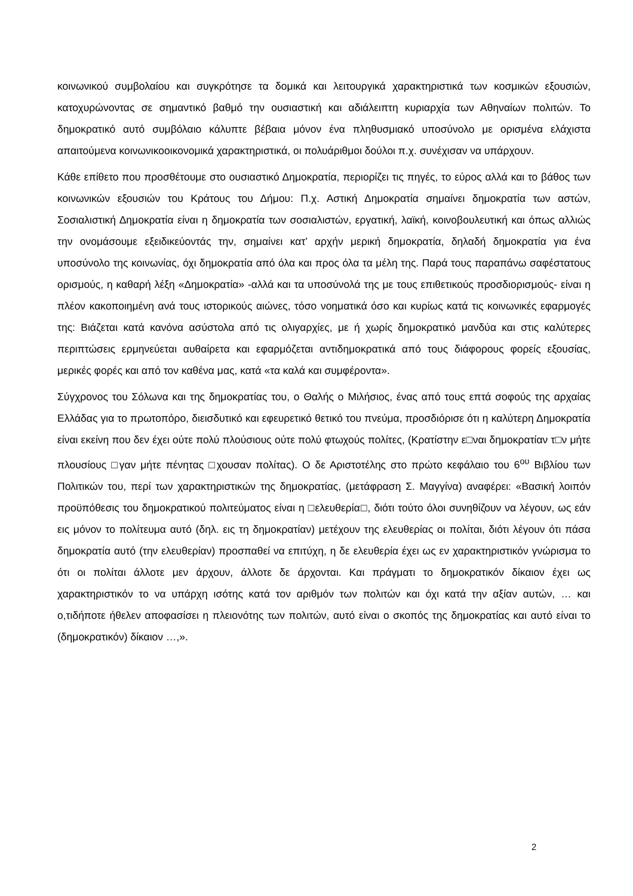κοινωνικού συμβολαίου και συγκρότησε τα δομικά και λειτουργικά χαρακτηριστικά των κοσμικών εξουσιών, κατοχυρώνοντας σε σημαντικό βαθμό την ουσιαστική και αδιάλειπτη κυριαρχία των Αθηναίων πολιτών. Το δημοκρατικό αυτό συμβόλαιο κάλυπτε βέβαια μόνον ένα πληθυσμιακό υποσύνολο με ορισμένα ελάχιστα απαιτούμενα κοινωνικοοικονομικά χαρακτηριστικά, οι πολυάριθμοι δούλοι π.χ. συνέχισαν να υπάρχουν.
Κάθε επίθετο που προσθέτουμε στο ουσιαστικό Δημοκρατία, περιορίζει τις πηγές, το εύρος αλλά και το βάθος των κοινωνικών εξουσιών του Κράτους του Δήμου: Π.χ. Αστική Δημοκρατία σημαίνει δημοκρατία των αστών, Σοσιαλιστική Δημοκρατία είναι η δημοκρατία των σοσιαλιστών, εργατική, λαϊκή, κοινοβουλευτική και όπως αλλιώς την ονομάσουμε εξειδικεύοντάς την, σημαίνει κατ’ αρχήν μερική δημοκρατία, δηλαδή δημοκρατία για ένα υποσύνολο της κοινωνίας, όχι δημοκρατία από όλα και προς όλα τα μέλη της. Παρά τους παραπάνω σαφέστατους ορισμούς, η καθαρή λέξη «Δημοκρατία» -αλλά και τα υποσύνολά της με τους επιθετικούς προσδιορισμούς- είναι η πλέον κακοποιημένη ανά τους ιστορικούς αιώνες, τόσο νοηματικά όσο και κυρίως κατά τις κοινωνικές εφαρμογές της: Βιάζεται κατά κανόνα ασύστολα από τις ολιγαρχίες, με ή χωρίς δημοκρατικό μανδύα και στις καλύτερες περιπτώσεις ερμηνεύεται αυθαίρετα και εφαρμόζεται αντιδημοκρατικά από τους διάφορους φορείς εξουσίας, μερικές φορές και από τον καθένα μας, κατά «τα καλά και συμφέροντα».
Σύγχρονος του Σόλωνα και της δημοκρατίας του, ο Θαλής ο Μιλήσιος, ένας από τους επτά σοφούς της αρχαίας Ελλάδας για το πρωτοπόρο, διεισδυτικό και εφευρετικό θετικό του πνεύμα, προσδιόρισε ότι η καλύτερη Δημοκρατία είναι εκείνη που δεν έχει ούτε πολύ πλούσιους ούτε πολύ φτωχούς πολίτες, (Κρατίστην ε□ναι δημοκρατίαν τ□ν μήτε πλουσίους □γαν μήτε πένητας □χουσαν πολίτας). Ο δε Αριστοτέλης στο πρώτο κεφάλαιο του 6<sup>ου</sup> Βιβλίου των Πολιτικών του, περί των χαρακτηριστικών της δημοκρατίας, (μετάφραση Σ. Μαγγίνα) αναφέρει: «Βασική λοιπόν προϋπόθεσις του δημοκρατικού πολιτεύματος είναι η □ελευθερία□, διότι τούτο όλοι συνηθίζουν να λέγουν, ως εάν εις μόνον το πολίτευμα αυτό (δηλ. εις τη δημοκρατίαν) μετέχουν της ελευθερίας οι πολίται, διότι λέγουν ότι πάσα δημοκρατία αυτό (την ελευθερίαν) προσπαθεί να επιτύχη, η δε ελευθερία έχει ως εν χαρακτηριστικόν γνώρισμα το ότι οι πολίται άλλοτε μεν άρχουν, άλλοτε δε άρχονται. Και πράγματι το δημοκρατικόν δίκαιον έχει ως χαρακτηριστικόν το να υπάρχη ισότης κατά τον αριθμόν των πολιτών και όχι κατά την αξίαν αυτών, … και ο,τιδήποτε ήθελεν αποφασίσει η πλειονότης των πολιτών, αυτό είναι ο σκοπός της δημοκρατίας και αυτό είναι το (δημοκρατικόν) δίκαιον …,».
2